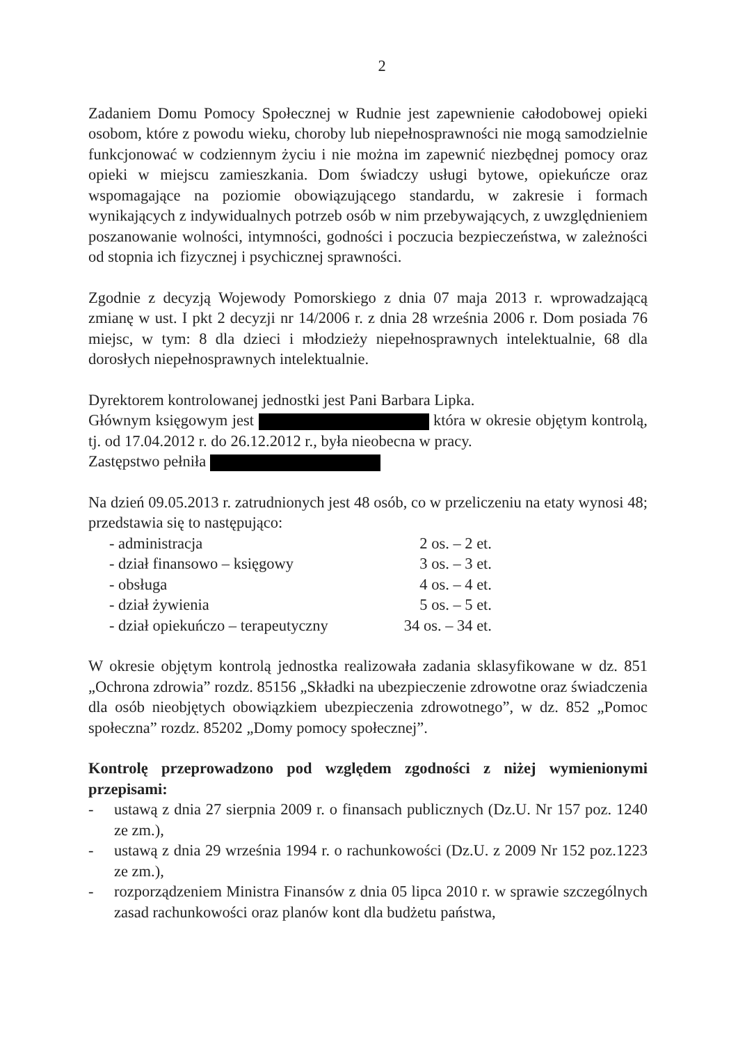2
Zadaniem Domu Pomocy Społecznej w Rudnie jest zapewnienie całodobowej opieki osobom, które z powodu wieku, choroby lub niepełnosprawności nie mogą samodzielnie funkcjonować w codziennym życiu i nie można im zapewnić niezbędnej pomocy oraz opieki w miejscu zamieszkania. Dom świadczy usługi bytowe, opiekuńcze oraz wspomagające na poziomie obowiązującego standardu, w zakresie i formach wynikających z indywidualnych potrzeb osób w nim przebywających, z uwzględnieniem poszanowanie wolności, intymności, godności i poczucia bezpieczeństwa, w zależności od stopnia ich fizycznej i psychicznej sprawności.
Zgodnie z decyzją Wojewody Pomorskiego z dnia 07 maja 2013 r. wprowadzającą zmianę w ust. I pkt 2 decyzji nr 14/2006 r. z dnia 28 września 2006 r. Dom posiada 76 miejsc, w tym: 8 dla dzieci i młodzieży niepełnosprawnych intelektualnie, 68 dla dorosłych niepełnosprawnych intelektualnie.
Dyrektorem kontrolowanej jednostki jest Pani Barbara Lipka.
Głównym księgowym jest która w okresie objętym kontrolą, tj. od 17.04.2012 r. do 26.12.2012 r., była nieobecna w pracy.
Zastępstwo pełniła
Na dzień 09.05.2013 r. zatrudnionych jest 48 osób, co w przeliczeniu na etaty wynosi 48; przedstawia się to następująco:
- administracja 2 os. – 2 et.
- dział finansowo – księgowy 3 os. – 3 et.
- obsługa 4 os. – 4 et.
- dział żywienia 5 os. – 5 et.
- dział opiekuńczo – terapeutyczny 34 os. – 34 et.
W okresie objętym kontrolą jednostka realizowała zadania sklasyfikowane w dz. 851 „Ochrona zdrowia” rozdz. 85156 „Składki na ubezpieczenie zdrowotne oraz świadczenia dla osób nieobjętych obowiązkiem ubezpieczenia zdrowotnego”, w dz. 852 „Pomoc społeczna” rozdz. 85202 „Domy pomocy społecznej”.
Kontrolę przeprowadzono pod względem zgodności z niżej wymienionymi przepisami:
- ustawą z dnia 27 sierpnia 2009 r. o finansach publicznych (Dz.U. Nr 157 poz. 1240 ze zm.),
- ustawą z dnia 29 września 1994 r. o rachunkowości (Dz.U. z 2009 Nr 152 poz.1223 ze zm.),
- rozporządzeniem Ministra Finansów z dnia 05 lipca 2010 r. w sprawie szczególnych zasad rachunkowości oraz planów kont dla budżetu państwa,